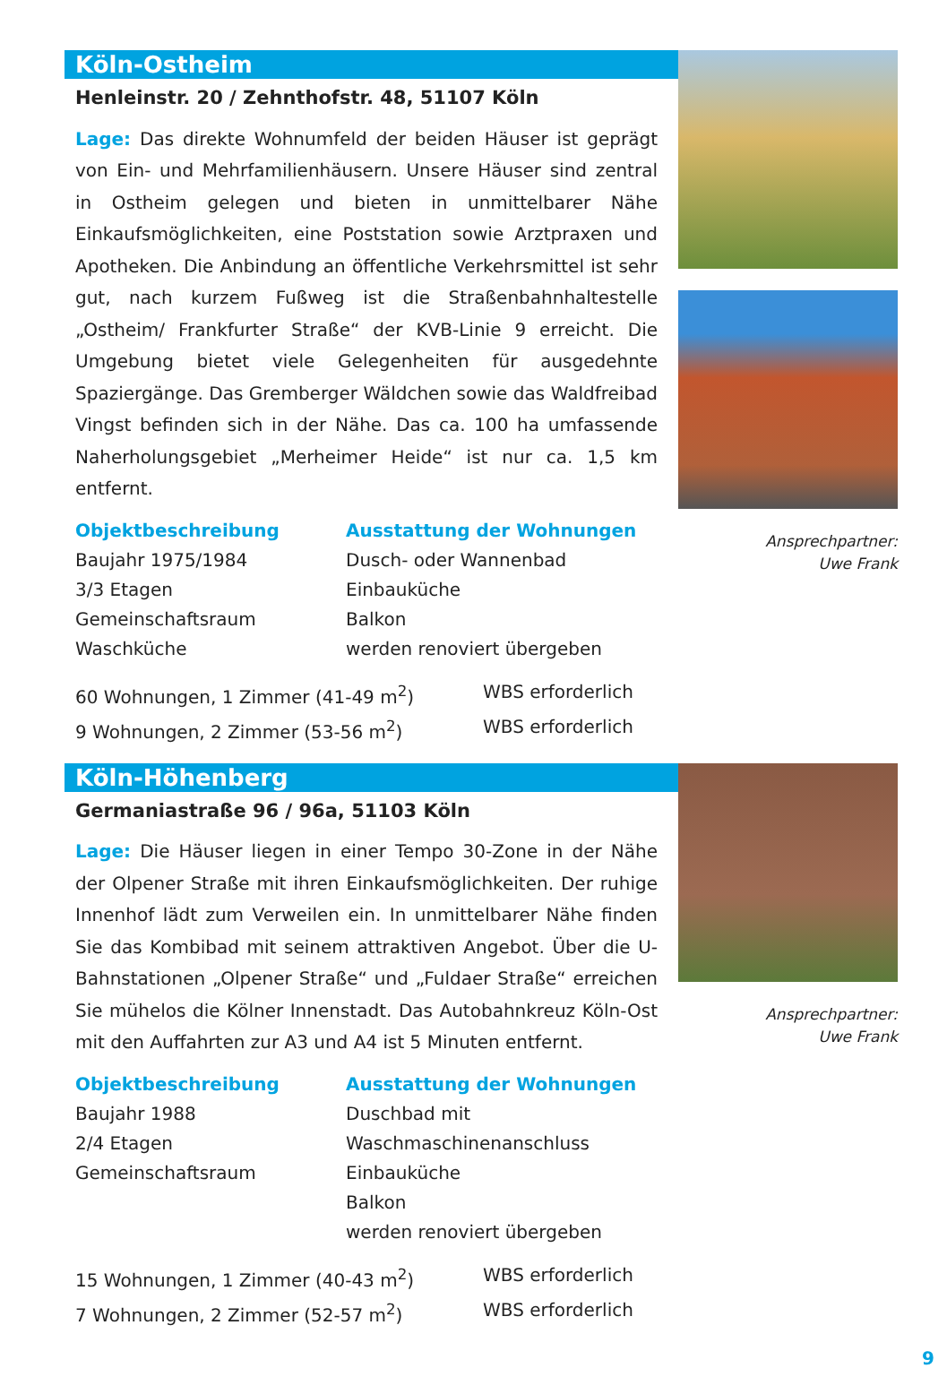Köln-Ostheim
Henleinstr. 20 / Zehnthofstr. 48, 51107 Köln
Lage: Das direkte Wohnumfeld der beiden Häuser ist geprägt von Ein- und Mehrfamilienhäusern. Unsere Häuser sind zentral in Ostheim gelegen und bieten in unmittelbarer Nähe Einkaufsmöglichkeiten, eine Poststation sowie Arztpraxen und Apotheken. Die Anbindung an öffentliche Verkehrsmittel ist sehr gut, nach kurzem Fußweg ist die Straßenbahnhaltestelle „Ostheim/ Frankfurter Straße“ der KVB-Linie 9 erreicht. Die Umgebung bietet viele Gelegenheiten für ausgedehnte Spaziergänge. Das Gremberger Wäldchen sowie das Waldfreibad Vingst befinden sich in der Nähe. Das ca. 100 ha umfassende Naherholungsgebiet „Merheimer Heide“ ist nur ca. 1,5 km entfernt.
Objektbeschreibung
Baujahr 1975/1984
3/3 Etagen
Gemeinschaftsraum
Waschküche
Ausstattung der Wohnungen
Dusch- oder Wannenbad
Einbauküche
Balkon
werden renoviert übergeben
60 Wohnungen, 1 Zimmer (41-49 m<sup>2</sup>) WBS erforderlich
9 Wohnungen, 2 Zimmer (53-56 m<sup>2</sup>) WBS erforderlich
Ansprechpartner:
Uwe Frank
Köln-Höhenberg
Germaniastraße 96 / 96a, 51103 Köln
Lage: Die Häuser liegen in einer Tempo 30-Zone in der Nähe der Olpener Straße mit ihren Einkaufsmöglichkeiten. Der ruhige Innenhof lädt zum Verweilen ein. In unmittelbarer Nähe finden Sie das Kombibad mit seinem attraktiven Angebot. Über die U-Bahnstationen „Olpener Straße“ und „Fuldaer Straße“ erreichen Sie mühelos die Kölner Innenstadt. Das Autobahnkreuz Köln-Ost mit den Auffahrten zur A3 und A4 ist 5 Minuten entfernt.
Objektbeschreibung
Baujahr 1988
2/4 Etagen
Gemeinschaftsraum
Ausstattung der Wohnungen
Duschbad mit
Waschmaschinenanschluss
Einbauküche
Balkon
werden renoviert übergeben
15 Wohnungen, 1 Zimmer (40-43 m<sup>2</sup>) WBS erforderlich
7 Wohnungen, 2 Zimmer (52-57 m<sup>2</sup>) WBS erforderlich
Ansprechpartner:
Uwe Frank
9